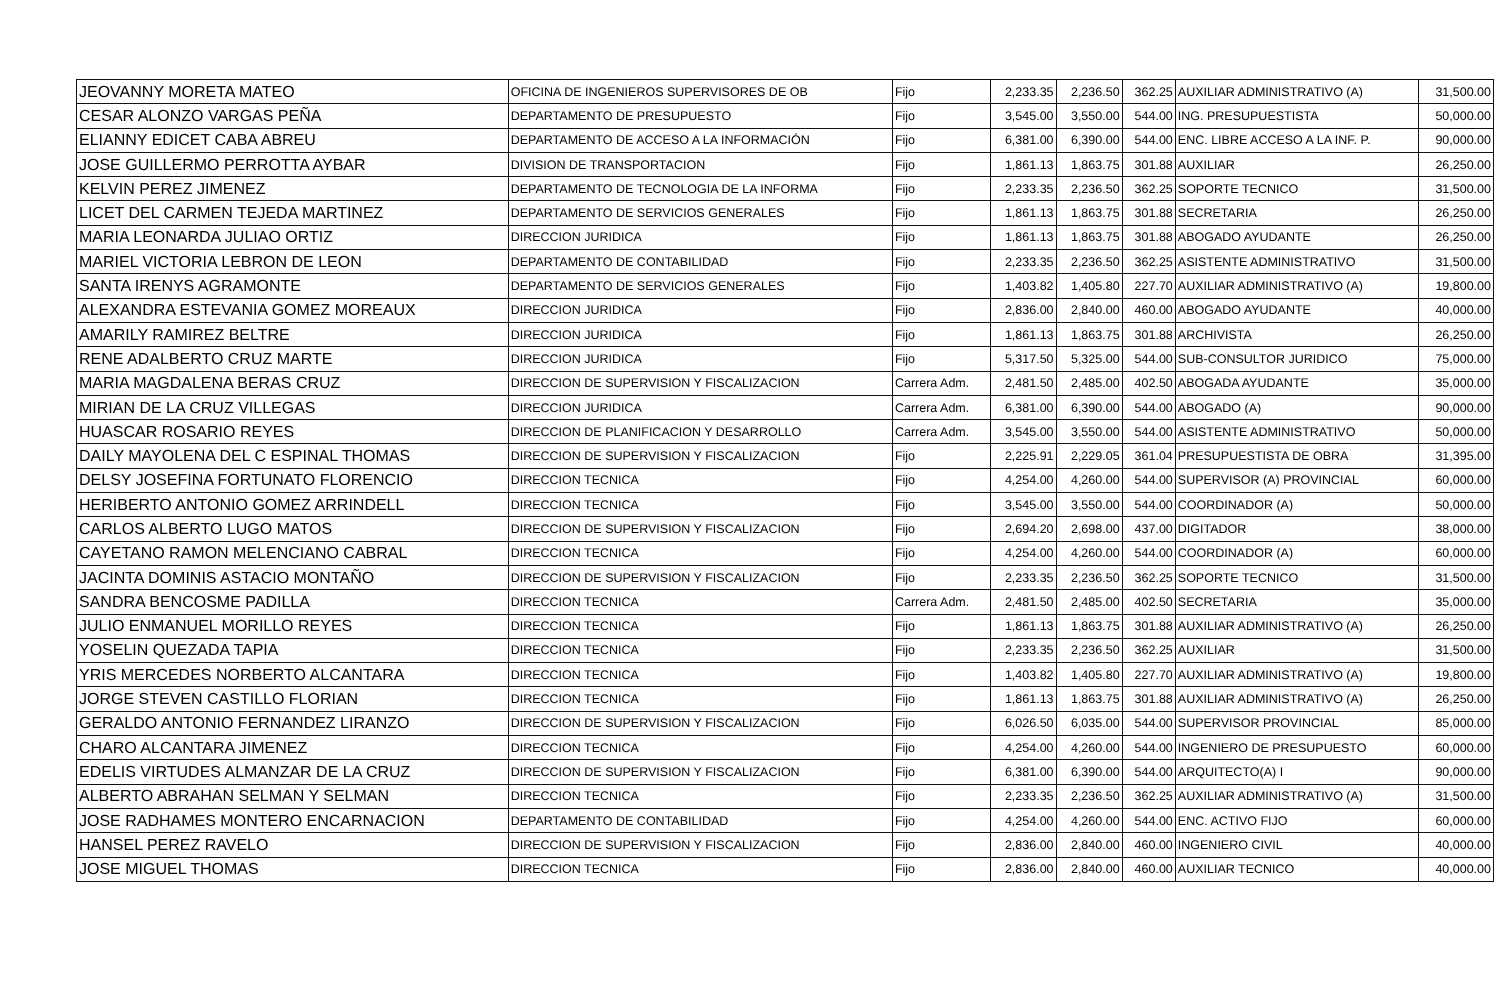| JEOVANNY MORETA MATEO | OFICINA DE INGENIEROS SUPERVISORES DE OB | Fijo | 2,233.35 | 2,236.50 | 362.25 | AUXILIAR ADMINISTRATIVO (A) | 31,500.00 |
| CESAR ALONZO VARGAS PEÑA | DEPARTAMENTO DE PRESUPUESTO | Fijo | 3,545.00 | 3,550.00 | 544.00 | ING. PRESUPUESTISTA | 50,000.00 |
| ELIANNY EDICET CABA ABREU | DEPARTAMENTO DE ACCESO A LA INFORMACIÓN | Fijo | 6,381.00 | 6,390.00 | 544.00 | ENC. LIBRE ACCESO A LA INF. P. | 90,000.00 |
| JOSE GUILLERMO PERROTTA AYBAR | DIVISION DE TRANSPORTACION | Fijo | 1,861.13 | 1,863.75 | 301.88 | AUXILIAR | 26,250.00 |
| KELVIN PEREZ JIMENEZ | DEPARTAMENTO DE TECNOLOGIA DE LA INFORMA | Fijo | 2,233.35 | 2,236.50 | 362.25 | SOPORTE TECNICO | 31,500.00 |
| LICET DEL CARMEN TEJEDA MARTINEZ | DEPARTAMENTO DE SERVICIOS GENERALES | Fijo | 1,861.13 | 1,863.75 | 301.88 | SECRETARIA | 26,250.00 |
| MARIA LEONARDA JULIAO ORTIZ | DIRECCION JURIDICA | Fijo | 1,861.13 | 1,863.75 | 301.88 | ABOGADO AYUDANTE | 26,250.00 |
| MARIEL VICTORIA LEBRON DE LEON | DEPARTAMENTO DE CONTABILIDAD | Fijo | 2,233.35 | 2,236.50 | 362.25 | ASISTENTE ADMINISTRATIVO | 31,500.00 |
| SANTA IRENYS AGRAMONTE | DEPARTAMENTO DE SERVICIOS GENERALES | Fijo | 1,403.82 | 1,405.80 | 227.70 | AUXILIAR ADMINISTRATIVO (A) | 19,800.00 |
| ALEXANDRA ESTEVANIA GOMEZ MOREAUX | DIRECCION JURIDICA | Fijo | 2,836.00 | 2,840.00 | 460.00 | ABOGADO AYUDANTE | 40,000.00 |
| AMARILY RAMIREZ BELTRE | DIRECCION JURIDICA | Fijo | 1,861.13 | 1,863.75 | 301.88 | ARCHIVISTA | 26,250.00 |
| RENE ADALBERTO CRUZ MARTE | DIRECCION JURIDICA | Fijo | 5,317.50 | 5,325.00 | 544.00 | SUB-CONSULTOR JURIDICO | 75,000.00 |
| MARIA MAGDALENA BERAS CRUZ | DIRECCION DE SUPERVISION Y FISCALIZACION | Carrera Adm. | 2,481.50 | 2,485.00 | 402.50 | ABOGADA AYUDANTE | 35,000.00 |
| MIRIAN DE LA CRUZ VILLEGAS | DIRECCION JURIDICA | Carrera Adm. | 6,381.00 | 6,390.00 | 544.00 | ABOGADO (A) | 90,000.00 |
| HUASCAR ROSARIO REYES | DIRECCION DE PLANIFICACION Y DESARROLLO | Carrera Adm. | 3,545.00 | 3,550.00 | 544.00 | ASISTENTE ADMINISTRATIVO | 50,000.00 |
| DAILY MAYOLENA DEL C ESPINAL THOMAS | DIRECCION DE SUPERVISION Y FISCALIZACION | Fijo | 2,225.91 | 2,229.05 | 361.04 | PRESUPUESTISTA DE OBRA | 31,395.00 |
| DELSY JOSEFINA FORTUNATO FLORENCIO | DIRECCION TECNICA | Fijo | 4,254.00 | 4,260.00 | 544.00 | SUPERVISOR (A) PROVINCIAL | 60,000.00 |
| HERIBERTO ANTONIO GOMEZ ARRINDELL | DIRECCION TECNICA | Fijo | 3,545.00 | 3,550.00 | 544.00 | COORDINADOR (A) | 50,000.00 |
| CARLOS ALBERTO LUGO MATOS | DIRECCION DE SUPERVISION Y FISCALIZACION | Fijo | 2,694.20 | 2,698.00 | 437.00 | DIGITADOR | 38,000.00 |
| CAYETANO RAMON MELENCIANO CABRAL | DIRECCION TECNICA | Fijo | 4,254.00 | 4,260.00 | 544.00 | COORDINADOR (A) | 60,000.00 |
| JACINTA DOMINIS ASTACIO MONTAÑO | DIRECCION DE SUPERVISION Y FISCALIZACION | Fijo | 2,233.35 | 2,236.50 | 362.25 | SOPORTE TECNICO | 31,500.00 |
| SANDRA BENCOSME PADILLA | DIRECCION TECNICA | Carrera Adm. | 2,481.50 | 2,485.00 | 402.50 | SECRETARIA | 35,000.00 |
| JULIO ENMANUEL MORILLO REYES | DIRECCION TECNICA | Fijo | 1,861.13 | 1,863.75 | 301.88 | AUXILIAR ADMINISTRATIVO (A) | 26,250.00 |
| YOSELIN QUEZADA TAPIA | DIRECCION TECNICA | Fijo | 2,233.35 | 2,236.50 | 362.25 | AUXILIAR | 31,500.00 |
| YRIS MERCEDES NORBERTO ALCANTARA | DIRECCION TECNICA | Fijo | 1,403.82 | 1,405.80 | 227.70 | AUXILIAR ADMINISTRATIVO (A) | 19,800.00 |
| JORGE STEVEN CASTILLO FLORIAN | DIRECCION TECNICA | Fijo | 1,861.13 | 1,863.75 | 301.88 | AUXILIAR ADMINISTRATIVO (A) | 26,250.00 |
| GERALDO ANTONIO FERNANDEZ LIRANZO | DIRECCION DE SUPERVISION Y FISCALIZACION | Fijo | 6,026.50 | 6,035.00 | 544.00 | SUPERVISOR PROVINCIAL | 85,000.00 |
| CHARO ALCANTARA JIMENEZ | DIRECCION TECNICA | Fijo | 4,254.00 | 4,260.00 | 544.00 | INGENIERO DE PRESUPUESTO | 60,000.00 |
| EDELIS VIRTUDES ALMANZAR DE LA CRUZ | DIRECCION DE SUPERVISION Y FISCALIZACION | Fijo | 6,381.00 | 6,390.00 | 544.00 | ARQUITECTO(A) I | 90,000.00 |
| ALBERTO ABRAHAN SELMAN Y SELMAN | DIRECCION TECNICA | Fijo | 2,233.35 | 2,236.50 | 362.25 | AUXILIAR ADMINISTRATIVO (A) | 31,500.00 |
| JOSE RADHAMES MONTERO ENCARNACION | DEPARTAMENTO DE CONTABILIDAD | Fijo | 4,254.00 | 4,260.00 | 544.00 | ENC. ACTIVO FIJO | 60,000.00 |
| HANSEL PEREZ RAVELO | DIRECCION DE SUPERVISION Y FISCALIZACION | Fijo | 2,836.00 | 2,840.00 | 460.00 | INGENIERO CIVIL | 40,000.00 |
| JOSE MIGUEL THOMAS | DIRECCION TECNICA | Fijo | 2,836.00 | 2,840.00 | 460.00 | AUXILIAR TECNICO | 40,000.00 |